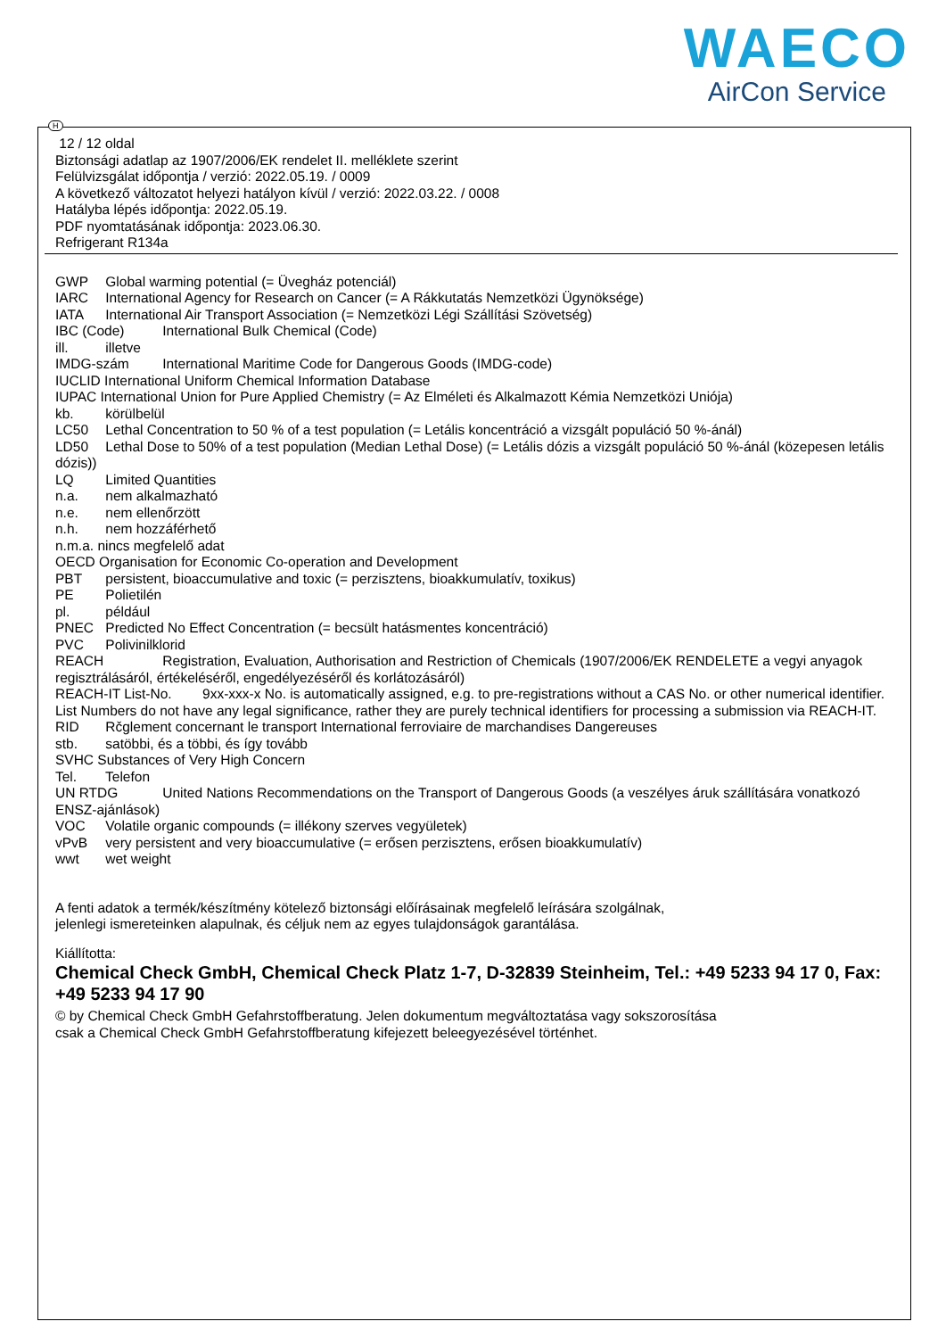WAECO
AirCon Service
H
12 / 12 oldal
Biztonsági adatlap az 1907/2006/EK rendelet II. melléklete szerint
Felülvizsgálat időpontja / verzió: 2022.05.19. / 0009
A következő változatot helyezi hatályon kívül / verzió: 2022.03.22. / 0008
Hatályba lépés időpontja: 2022.05.19.
PDF nyomtatásának időpontja: 2023.06.30.
Refrigerant R134a
GWP Global warming potential (= Üvegház potenciál)
IARC International Agency for Research on Cancer (= A Rákkutatás Nemzetközi Ügynöksége)
IATA International Air Transport Association (= Nemzetközi Légi Szállítási Szövetség)
IBC (Code) International Bulk Chemical (Code)
ill. illetve
IMDG-szám International Maritime Code for Dangerous Goods (IMDG-code)
IUCLID International Uniform Chemical Information Database
IUPAC International Union for Pure Applied Chemistry (= Az Elméleti és Alkalmazott Kémia Nemzetközi Uniója)
kb. körülbelül
LC50 Lethal Concentration to 50 % of a test population (= Letális koncentráció a vizsgált populáció 50 %-ánál)
LD50 Lethal Dose to 50% of a test population (Median Lethal Dose) (= Letális dózis a vizsgált populáció 50 %-ánál (közepesen letális dózis))
LQ Limited Quantities
n.a. nem alkalmazható
n.e. nem ellenőrzött
n.h. nem hozzáférhető
n.m.a. nincs megfelelő adat
OECD Organisation for Economic Co-operation and Development
PBT persistent, bioaccumulative and toxic (= perzisztens, bioakkumulatív, toxikus)
PE Polietilén
pl. például
PNEC Predicted No Effect Concentration (= becsült hatásmentes koncentráció)
PVC Polivinilklorid
REACH Registration, Evaluation, Authorisation and Restriction of Chemicals (1907/2006/EK RENDELETE a vegyi anyagok regisztrálásáról, értékeléséről, engedélyezéséről és korlátozásáról)
REACH-IT List-No. 9xx-xxx-x No. is automatically assigned, e.g. to pre-registrations without a CAS No. or other numerical identifier. List Numbers do not have any legal significance, rather they are purely technical identifiers for processing a submission via REACH-IT.
RID Rčglement concernant le transport International ferroviaire de marchandises Dangereuses
stb. satöbbi, és a többi, és így tovább
SVHC Substances of Very High Concern
Tel. Telefon
UN RTDG United Nations Recommendations on the Transport of Dangerous Goods (a veszélyes áruk szállítására vonatkozó ENSZ-ajánlások)
VOC Volatile organic compounds (= illékony szerves vegyületek)
vPvB very persistent and very bioaccumulative (= erősen perzisztens, erősen bioakkumulatív)
wwt wet weight
A fenti adatok a termék/készítmény kötelező biztonsági előírásainak megfelelő leírására szolgálnak,
jelenlegi ismereteinken alapulnak, és céljuk nem az egyes tulajdonságok garantálása.
Kiállította:
Chemical Check GmbH, Chemical Check Platz 1-7, D-32839 Steinheim, Tel.: +49 5233 94 17 0, Fax: +49 5233 94 17 90
© by Chemical Check GmbH Gefahrstoffberatung. Jelen dokumentum megváltoztatása vagy sokszorosítása
csak a Chemical Check GmbH Gefahrstoffberatung kifejezett beleegyezésével történhet.